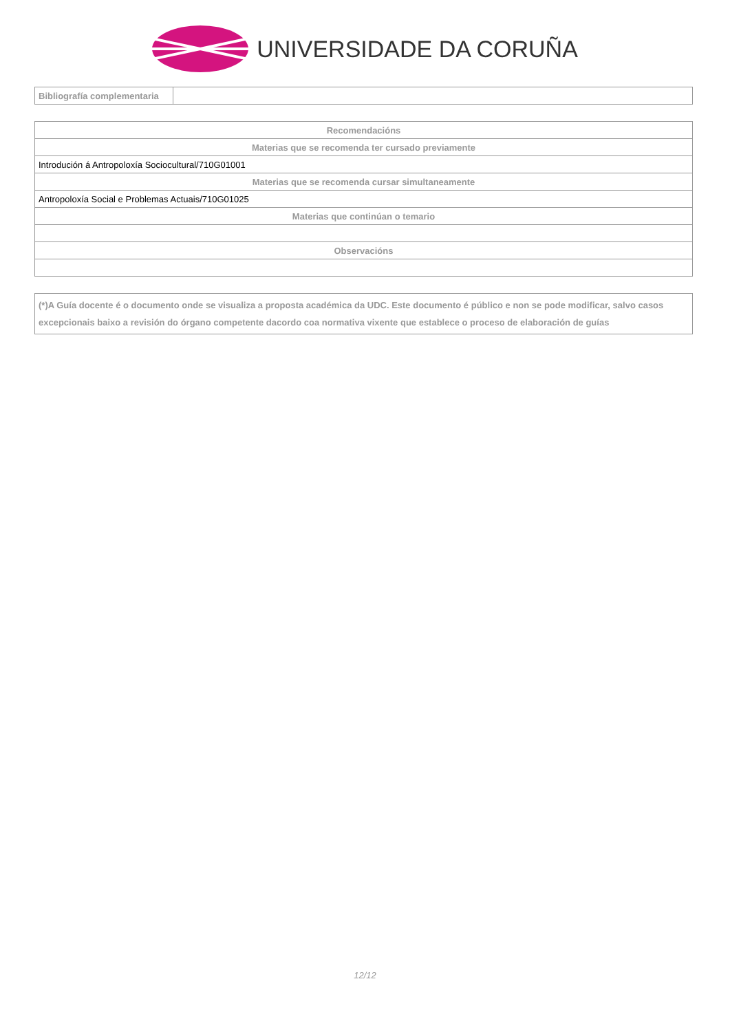UNIVERSIDADE DA CORUÑA
| Bibliografía complementaria | |
| Recomendacións |
| Materias que se recomenda ter cursado previamente |
| Introdución á Antropoloxía Sociocultural/710G01001 |
| Materias que se recomenda cursar simultaneamente |
| Antropoloxía Social e Problemas Actuais/710G01025 |
| Materias que continúan o temario |
| Observacións |
| (*)A Guía docente é o documento onde se visualiza a proposta académica da UDC. Este documento é público e non se pode modificar, salvo casos excepcionais baixo a revisión do órgano competente dacordo coa normativa vixente que establece o proceso de elaboración de guías |
12/12